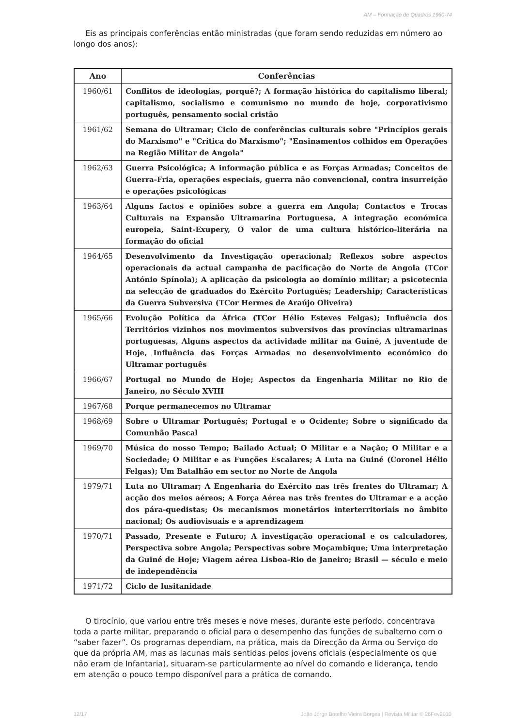AM – Formação de Quadros 1960-74
Eis as principais conferências então ministradas (que foram sendo reduzidas em número ao longo dos anos):
| Ano | Conferências |
| --- | --- |
| 1960/61 | Conflitos de ideologias, porquê?; A formação histórica do capitalismo liberal; capitalismo, socialismo e comunismo no mundo de hoje, corporativismo português, pensamento social cristão |
| 1961/62 | Semana do Ultramar; Ciclo de conferências culturais sobre "Princípios gerais do Marxismo" e "Crítica do Marxismo"; "Ensinamentos colhidos em Operações na Região Militar de Angola" |
| 1962/63 | Guerra Psicológica; A informação pública e as Forças Armadas; Conceitos de Guerra-Fria, operações especiais, guerra não convencional, contra insurreição e operações psicológicas |
| 1963/64 | Alguns factos e opiniões sobre a guerra em Angola; Contactos e Trocas Culturais na Expansão Ultramarina Portuguesa, A integração económica europeia, Saint-Exupery, O valor de uma cultura histórico-literária na formação do oficial |
| 1964/65 | Desenvolvimento da Investigação operacional; Reflexos sobre aspectos operacionais da actual campanha de pacificação do Norte de Angola (TCor António Spínola); A aplicação da psicologia ao domínio militar; a psicotecnia na selecção de graduados do Exército Português; Leadership; Características da Guerra Subversiva (TCor Hermes de Araújo Oliveira) |
| 1965/66 | Evolução Política da África (TCor Hélio Esteves Felgas); Influência dos Territórios vizinhos nos movimentos subversivos das províncias ultramarinas portuguesas, Alguns aspectos da actividade militar na Guiné, A juventude de Hoje, Influência das Forças Armadas no desenvolvimento económico do Ultramar português |
| 1966/67 | Portugal no Mundo de Hoje; Aspectos da Engenharia Militar no Rio de Janeiro, no Século XVIII |
| 1967/68 | Porque permanecemos no Ultramar |
| 1968/69 | Sobre o Ultramar Português; Portugal e o Ocidente; Sobre o significado da Comunhão Pascal |
| 1969/70 | Música do nosso Tempo; Bailado Actual; O Militar e a Nação; O Militar e a Sociedade; O Militar e as Funções Escalares; A Luta na Guiné (Coronel Hélio Felgas); Um Batalhão em sector no Norte de Angola |
| 1979/71 | Luta no Ultramar; A Engenharia do Exército nas três frentes do Ultramar; A acção dos meios aéreos; A Força Aérea nas três frentes do Ultramar e a acção dos pára-quedistas; Os mecanismos monetários interterritoriais no âmbito nacional; Os audiovisuais e a aprendizagem |
| 1970/71 | Passado, Presente e Futuro; A investigação operacional e os calculadores, Perspectiva sobre Angola; Perspectivas sobre Moçambique; Uma interpretação da Guiné de Hoje; Viagem aérea Lisboa-Rio de Janeiro; Brasil — século e meio de independência |
| 1971/72 | Ciclo de lusitanidade |
O tirocínio, que variou entre três meses e nove meses, durante este período, concentrava toda a parte militar, preparando o oficial para o desempenho das funções de subalterno com o “saber fazer”. Os programas dependiam, na prática, mais da Direcção da Arma ou Serviço do que da própria AM, mas as lacunas mais sentidas pelos jovens oficiais (especialmente os que não eram de Infantaria), situaram-se particularmente ao nível do comando e liderança, tendo em atenção o pouco tempo disponível para a prática de comando.
12/17 João Jorge Botelho Vieira Borges | Revista Militar © 26Fev2010